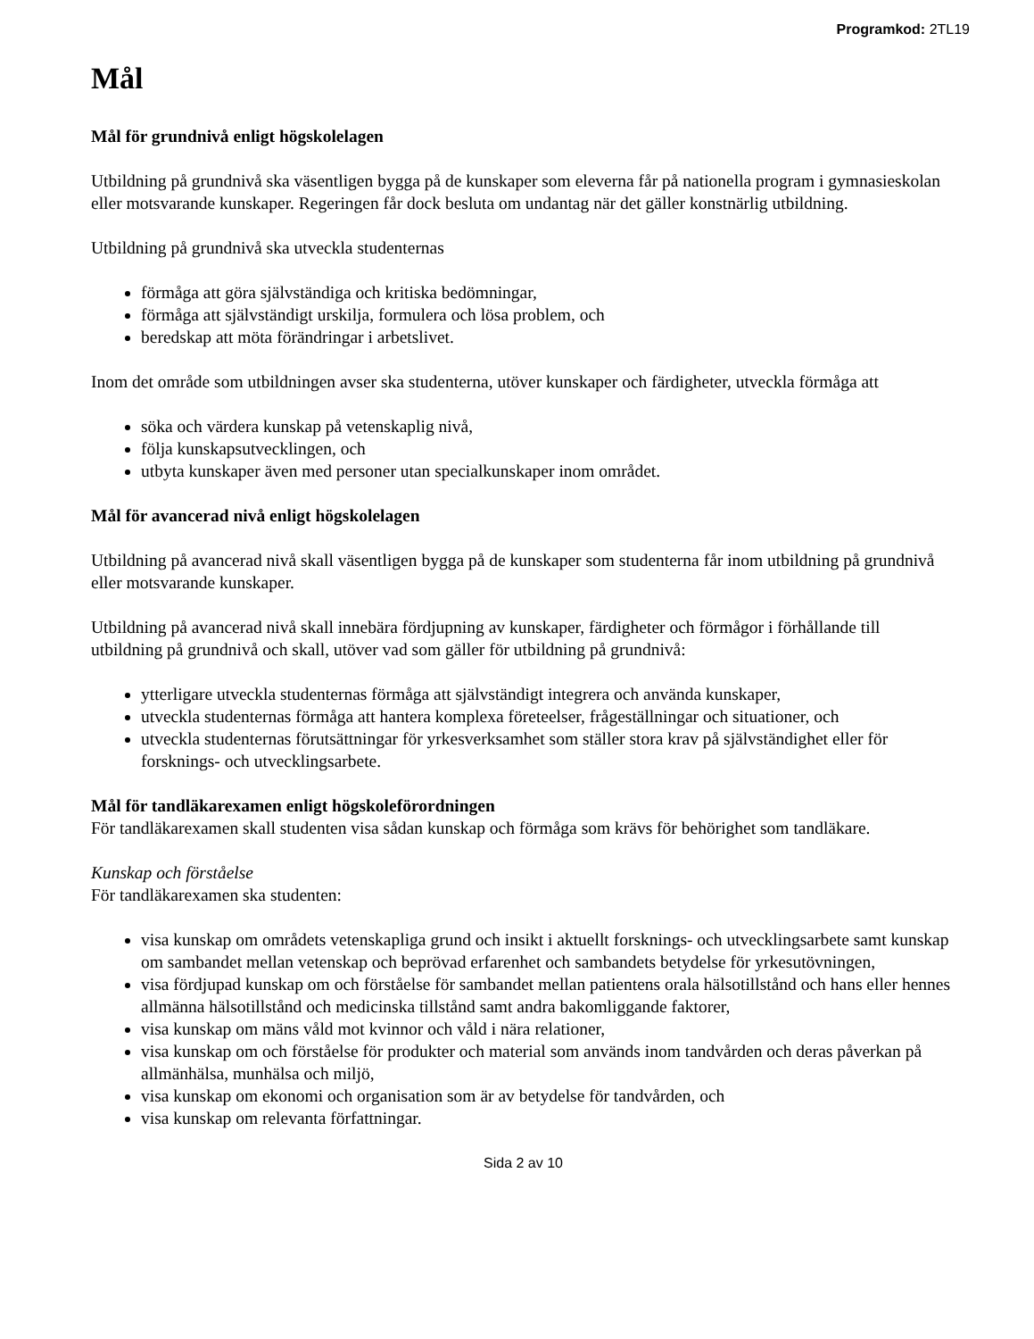Programkod: 2TL19
Mål
Mål för grundnivå enligt högskolelagen
Utbildning på grundnivå ska väsentligen bygga på de kunskaper som eleverna får på nationella program i gymnasieskolan eller motsvarande kunskaper. Regeringen får dock besluta om undantag när det gäller konstnärlig utbildning.
Utbildning på grundnivå ska utveckla studenternas
förmåga att göra självständiga och kritiska bedömningar,
förmåga att självständigt urskilja, formulera och lösa problem, och
beredskap att möta förändringar i arbetslivet.
Inom det område som utbildningen avser ska studenterna, utöver kunskaper och färdigheter, utveckla förmåga att
söka och värdera kunskap på vetenskaplig nivå,
följa kunskapsutvecklingen, och
utbyta kunskaper även med personer utan specialkunskaper inom området.
Mål för avancerad nivå enligt högskolelagen
Utbildning på avancerad nivå skall väsentligen bygga på de kunskaper som studenterna får inom utbildning på grundnivå eller motsvarande kunskaper.
Utbildning på avancerad nivå skall innebära fördjupning av kunskaper, färdigheter och förmågor i förhållande till utbildning på grundnivå och skall, utöver vad som gäller för utbildning på grundnivå:
ytterligare utveckla studenternas förmåga att självständigt integrera och använda kunskaper,
utveckla studenternas förmåga att hantera komplexa företeelser, frågeställningar och situationer, och
utveckla studenternas förutsättningar för yrkesverksamhet som ställer stora krav på självständighet eller för forsknings- och utvecklingsarbete.
Mål för tandläkarexamen enligt högskoleförordningen
För tandläkarexamen skall studenten visa sådan kunskap och förmåga som krävs för behörighet som tandläkare.
Kunskap och förståelse
För tandläkarexamen ska studenten:
visa kunskap om områdets vetenskapliga grund och insikt i aktuellt forsknings- och utvecklingsarbete samt kunskap om sambandet mellan vetenskap och beprövad erfarenhet och sambandets betydelse för yrkesutövningen,
visa fördjupad kunskap om och förståelse för sambandet mellan patientens orala hälsotillstånd och hans eller hennes allmänna hälsotillstånd och medicinska tillstånd samt andra bakomliggande faktorer,
visa kunskap om mäns våld mot kvinnor och våld i nära relationer,
visa kunskap om och förståelse för produkter och material som används inom tandvården och deras påverkan på allmänhälsa, munhälsa och miljö,
visa kunskap om ekonomi och organisation som är av betydelse för tandvården, och
visa kunskap om relevanta författningar.
Sida 2 av 10